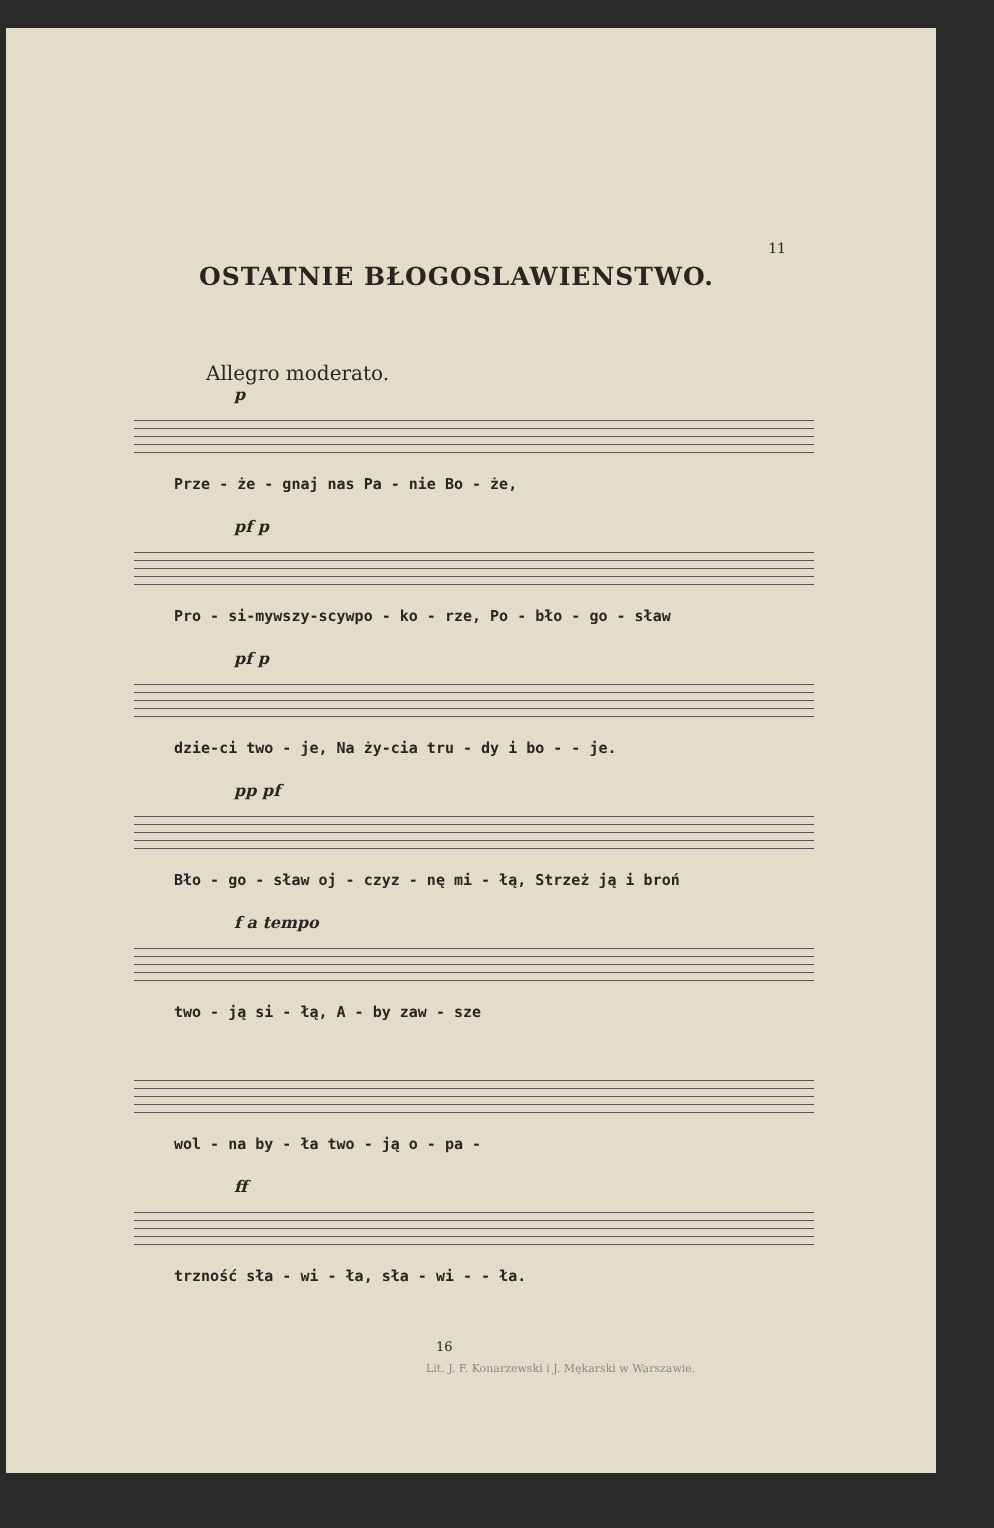11
OSTATNIE BŁOGOSLAWIENSTWO.
Allegro moderato.
p
Prze - że - gnaj nas Pa - nie Bo - że,
pf p
Pro - si-mywszy-scywpo - ko - rze, Po - bło - go - sław
pf p
dzie-ci two - je, Na ży-cia tru - dy i bo - - je.
pp pf
Bło - go - sław oj - czyz - nę mi - łą, Strzeż ją i broń
f a tempo
two - ją si - łą, A - by zaw - sze
wol - na by - ła two - ją o - pa -
ff
trzność sła - wi - ła, sła - wi - - ła.
16
Lit. J. F. Konarzewski i J. Mękarski w Warszawie.